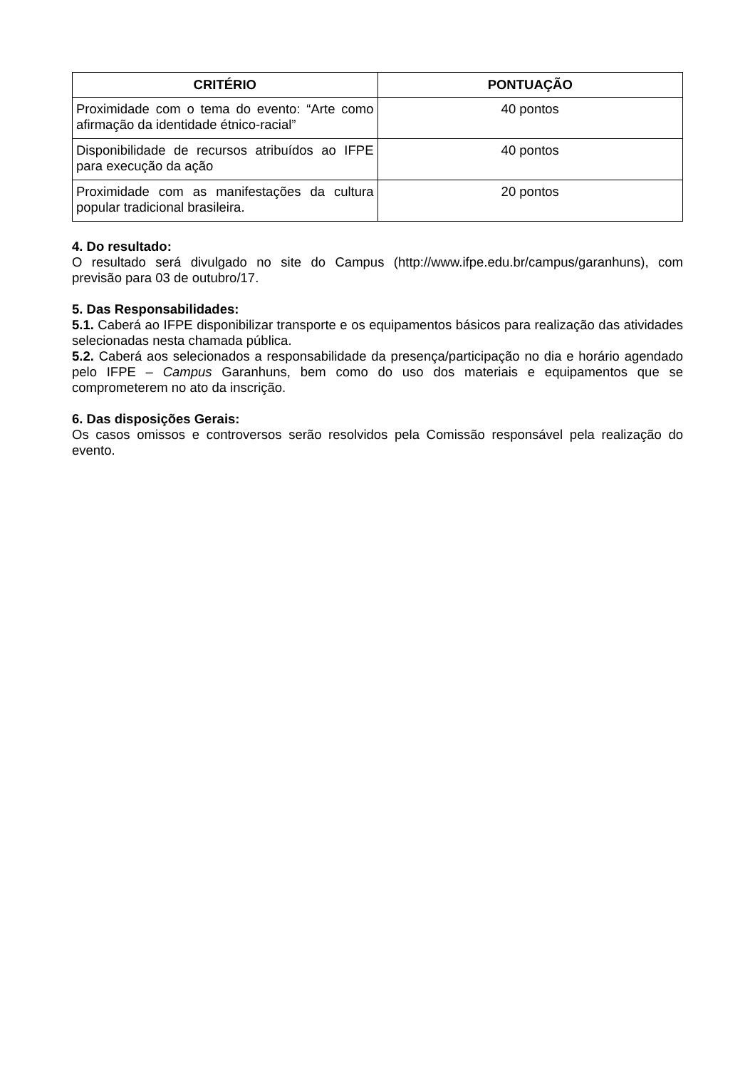| CRITÉRIO | PONTUAÇÃO |
| --- | --- |
| Proximidade com o tema do evento: “Arte como afirmação da identidade étnico-racial” | 40 pontos |
| Disponibilidade de recursos atribuídos ao IFPE para execução da ação | 40 pontos |
| Proximidade com as manifestações da cultura popular tradicional brasileira. | 20 pontos |
4. Do resultado:
O resultado será divulgado no site do Campus (http://www.ifpe.edu.br/campus/garanhuns), com previsão para 03 de outubro/17.
5. Das Responsabilidades:
5.1. Caberá ao IFPE disponibilizar transporte e os equipamentos básicos para realização das atividades selecionadas nesta chamada pública.
5.2. Caberá aos selecionados a responsabilidade da presença/participação no dia e horário agendado pelo IFPE – Campus Garanhuns, bem como do uso dos materiais e equipamentos que se comprometerem no ato da inscrição.
6. Das disposições Gerais:
Os casos omissos e controversos serão resolvidos pela Comissão responsável pela realização do evento.